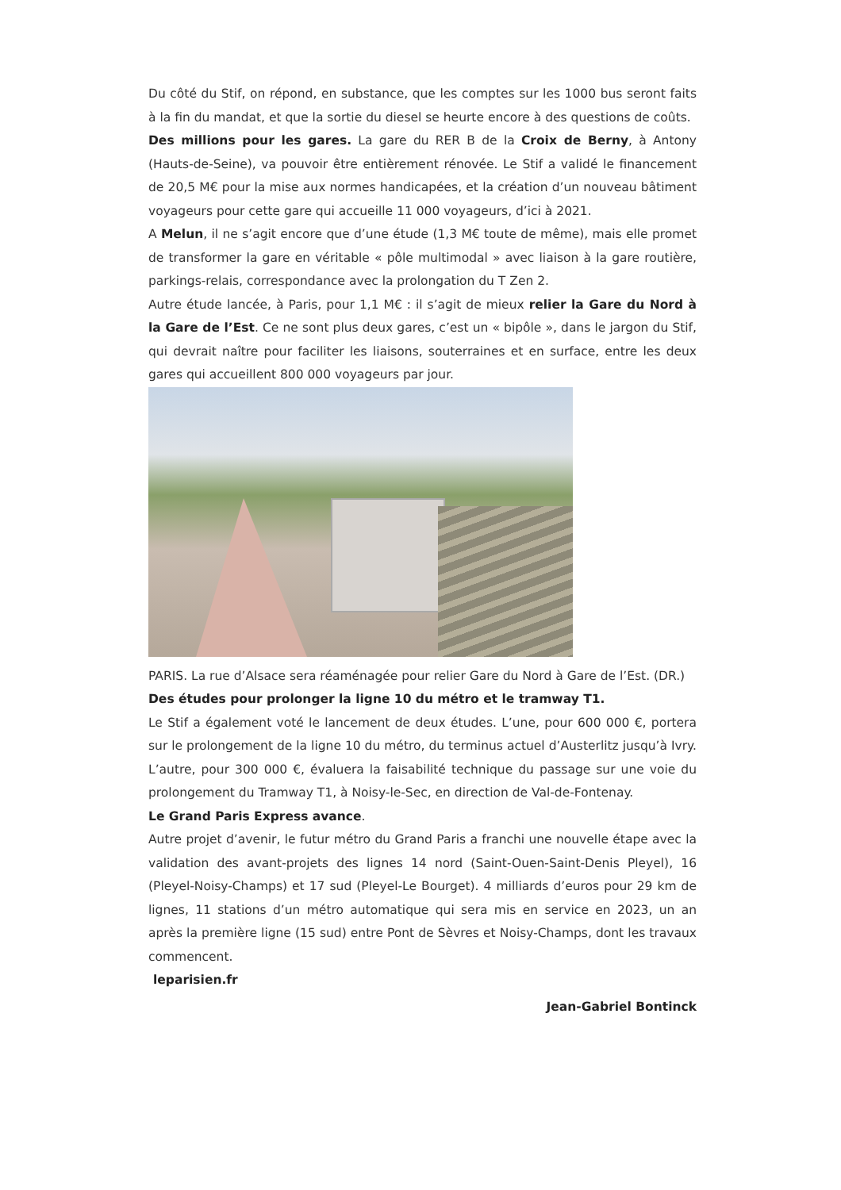Du côté du Stif, on répond, en substance, que les comptes sur les 1000 bus seront faits à la fin du mandat, et que la sortie du diesel se heurte encore à des questions de coûts.
Des millions pour les gares. La gare du RER B de la Croix de Berny, à Antony (Hauts-de-Seine), va pouvoir être entièrement rénovée. Le Stif a validé le financement de 20,5 M€ pour la mise aux normes handicapées, et la création d’un nouveau bâtiment voyageurs pour cette gare qui accueille 11 000 voyageurs, d’ici à 2021.
A Melun, il ne s’agit encore que d’une étude (1,3 M€ toute de même), mais elle promet de transformer la gare en véritable « pôle multimodal » avec liaison à la gare routière, parkings-relais, correspondance avec la prolongation du T Zen 2.
Autre étude lancée, à Paris, pour 1,1 M€ : il s’agit de mieux relier la Gare du Nord à la Gare de l’Est. Ce ne sont plus deux gares, c’est un « bipôle », dans le jargon du Stif, qui devrait naître pour faciliter les liaisons, souterraines et en surface, entre les deux gares qui accueillent 800 000 voyageurs par jour.
PARIS. La rue d’Alsace sera réaménagée pour relier Gare du Nord à Gare de l’Est. (DR.)
Des études pour prolonger la ligne 10 du métro et le tramway T1.
Le Stif a également voté le lancement de deux études. L’une, pour 600 000 €, portera sur le prolongement de la ligne 10 du métro, du terminus actuel d’Austerlitz jusqu’à Ivry. L’autre, pour 300 000 €, évaluera la faisabilité technique du passage sur une voie du prolongement du Tramway T1, à Noisy-le-Sec, en direction de Val-de-Fontenay.
Le Grand Paris Express avance.
Autre projet d’avenir, le futur métro du Grand Paris a franchi une nouvelle étape avec la validation des avant-projets des lignes 14 nord (Saint-Ouen-Saint-Denis Pleyel), 16 (Pleyel-Noisy-Champs) et 17 sud (Pleyel-Le Bourget). 4 milliards d’euros pour 29 km de lignes, 11 stations d’un métro automatique qui sera mis en service en 2023, un an après la première ligne (15 sud) entre Pont de Sèvres et Noisy-Champs, dont les travaux commencent.
leparisien.fr
Jean-Gabriel Bontinck